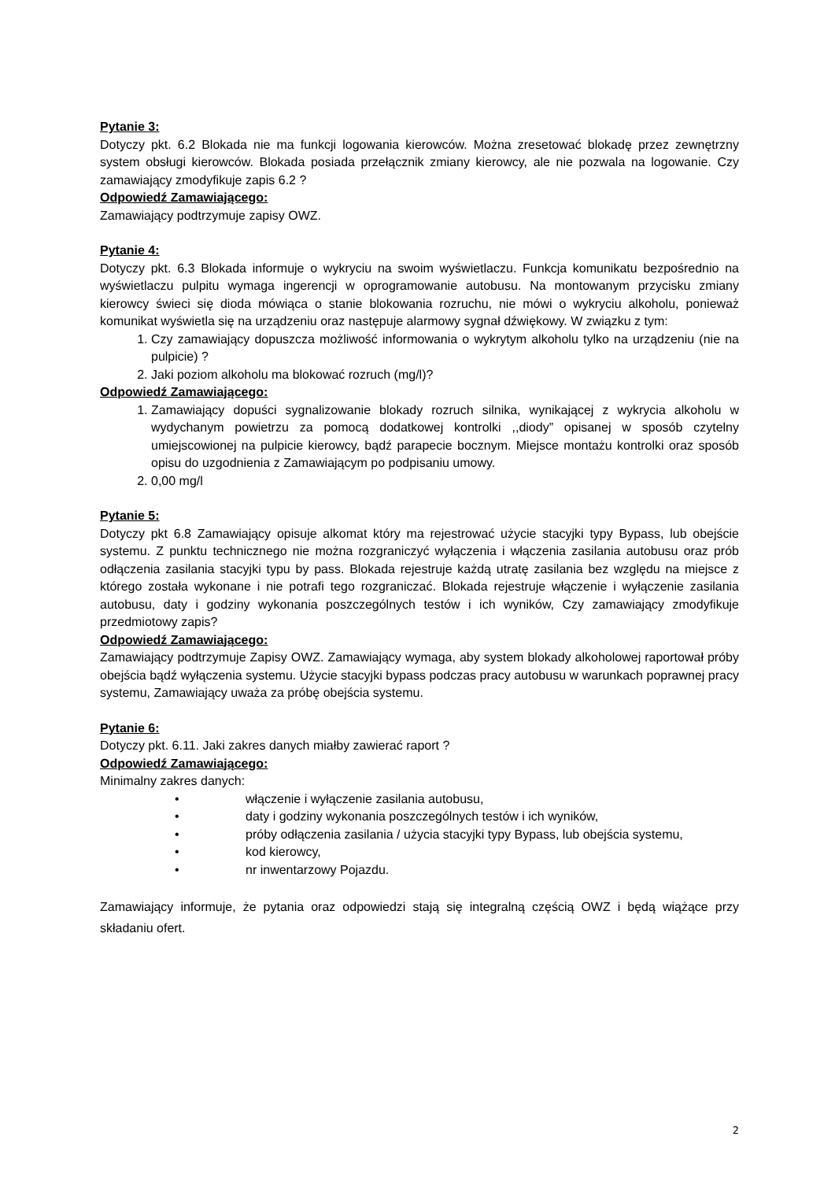Pytanie 3:
Dotyczy pkt. 6.2 Blokada nie ma funkcji logowania kierowców. Można zresetować blokadę przez zewnętrzny system obsługi kierowców. Blokada posiada przełącznik zmiany kierowcy, ale nie pozwala na logowanie. Czy zamawiający zmodyfikuje zapis 6.2 ?
Odpowiedź Zamawiającego:
Zamawiający podtrzymuje zapisy OWZ.
Pytanie 4:
Dotyczy pkt. 6.3 Blokada informuje o wykryciu na swoim wyświetlaczu. Funkcja komunikatu bezpośrednio na wyświetlaczu pulpitu wymaga ingerencji w oprogramowanie autobusu. Na montowanym przycisku zmiany kierowcy świeci się dioda mówiąca o stanie blokowania rozruchu, nie mówi o wykryciu alkoholu, ponieważ komunikat wyświetla się na urządzeniu oraz następuje alarmowy sygnał dźwiękowy. W związku z tym:
1. Czy zamawiający dopuszcza możliwość informowania o wykrytym alkoholu tylko na urządzeniu (nie na pulpicie) ?
2. Jaki poziom alkoholu ma blokować rozruch (mg/l)?
Odpowiedź Zamawiającego:
1. Zamawiający dopuści sygnalizowanie blokady rozruch silnika, wynikającej z wykrycia alkoholu w wydychanym powietrzu za pomocą dodatkowej kontrolki ,,diody” opisanej w sposób czytelny umiejscowionej na pulpicie kierowcy, bądź parapecie bocznym. Miejsce montażu kontrolki oraz sposób opisu do uzgodnienia z Zamawiającym po podpisaniu umowy.
2. 0,00 mg/l
Pytanie 5:
Dotyczy pkt 6.8 Zamawiający opisuje alkomat który ma rejestrować użycie stacyjki typy Bypass, lub obejście systemu. Z punktu technicznego nie można rozgraniczyć wyłączenia i włączenia zasilania autobusu oraz prób odłączenia zasilania stacyjki typu by pass. Blokada rejestruje każdą utratę zasilania bez względu na miejsce z którego została wykonane i nie potrafi tego rozgraniczać. Blokada rejestruje włączenie i wyłączenie zasilania autobusu, daty i godziny wykonania poszczególnych testów i ich wyników, Czy zamawiający zmodyfikuje przedmiotowy zapis?
Odpowiedź Zamawiającego:
Zamawiający podtrzymuje Zapisy OWZ. Zamawiający wymaga, aby system blokady alkoholowej raportował próby obejścia bądź wyłączenia systemu. Użycie stacyjki bypass podczas pracy autobusu w warunkach poprawnej pracy systemu, Zamawiający uważa za próbę obejścia systemu.
Pytanie 6:
Dotyczy pkt. 6.11. Jaki zakres danych miałby zawierać raport ?
Odpowiedź Zamawiającego:
Minimalny zakres danych:
• włączenie i wyłączenie zasilania autobusu,
• daty i godziny wykonania poszczególnych testów i ich wyników,
• próby odłączenia zasilania / użycia stacyjki typy Bypass, lub obejścia systemu,
• kod kierowcy,
• nr inwentarzowy Pojazdu.
Zamawiający informuje, że pytania oraz odpowiedzi stają się integralną częścią OWZ i będą wiążące przy składaniu ofert.
2